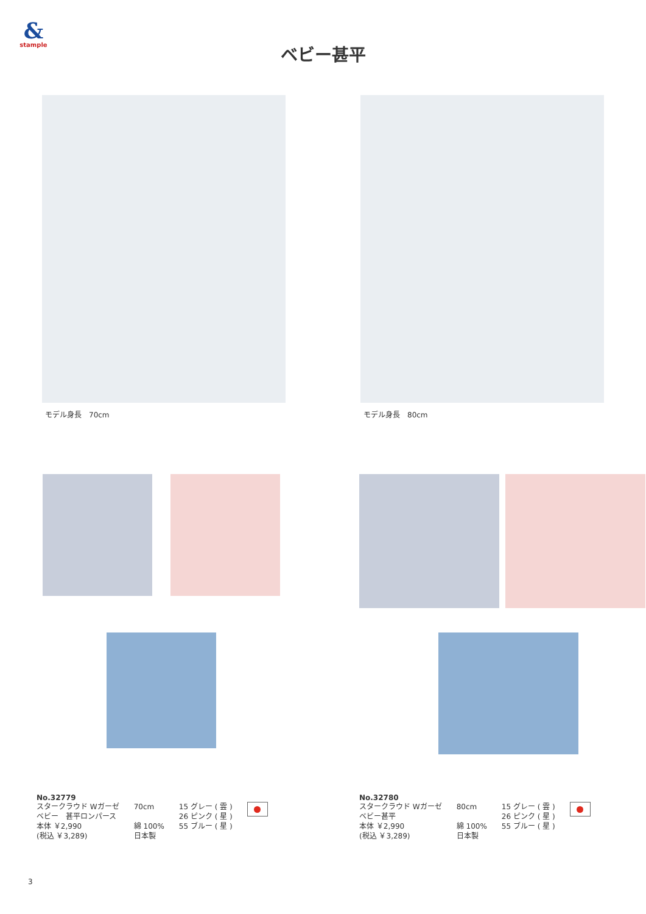&
stample
ベビー甚平
モデル身長　70cm モデル身長　80cm
No.32779
スタークラウド Wガーゼ
ベビー　甚平ロンパース
本体 ￥2,990
(税込 ￥3,289)
70cm
綿 100%
日本製
15 グレー ( 雲 )
26 ピンク ( 星 )
55 ブルー ( 星 )
No.32780
スタークラウド Wガーゼ
ベビー甚平
本体 ￥2,990
(税込 ￥3,289)
80cm
綿 100%
日本製
15 グレー ( 雲 )
26 ピンク ( 星 )
55 ブルー ( 星 )
3